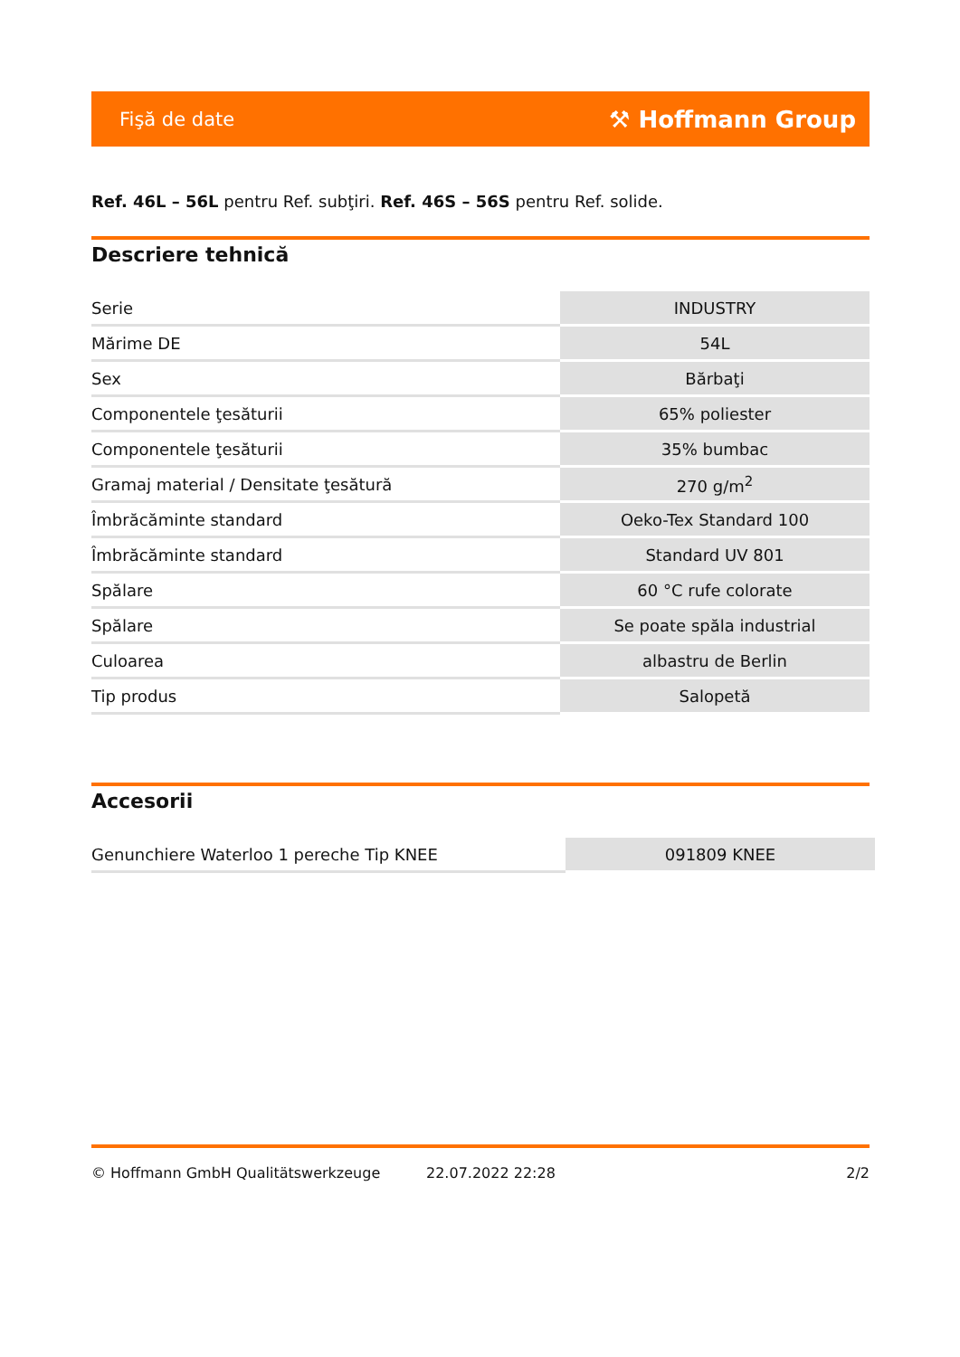Fişă de date ⚒ Hoffmann Group
Ref. 46L – 56L pentru Ref. subţiri. Ref. 46S – 56S pentru Ref. solide.
Descriere tehnică
| Serie | INDUSTRY |
| Mărime DE | 54L |
| Sex | Bărbaţi |
| Componentele ţesăturii | 65% poliester |
| Componentele ţesăturii | 35% bumbac |
| Gramaj material / Densitate ţesătură | 270 g/m<sup>2</sup> |
| Îmbrăcăminte standard | Oeko-Tex Standard 100 |
| Îmbrăcăminte standard | Standard UV 801 |
| Spălare | 60 °C rufe colorate |
| Spălare | Se poate spăla industrial |
| Culoarea | albastru de Berlin |
| Tip produs | Salopetă |
Accesorii
| Genunchiere Waterloo 1 pereche Tip KNEE | 091809 KNEE |
© Hoffmann GmbH Qualitätswerkzeuge 22.07.2022 22:28 2/2